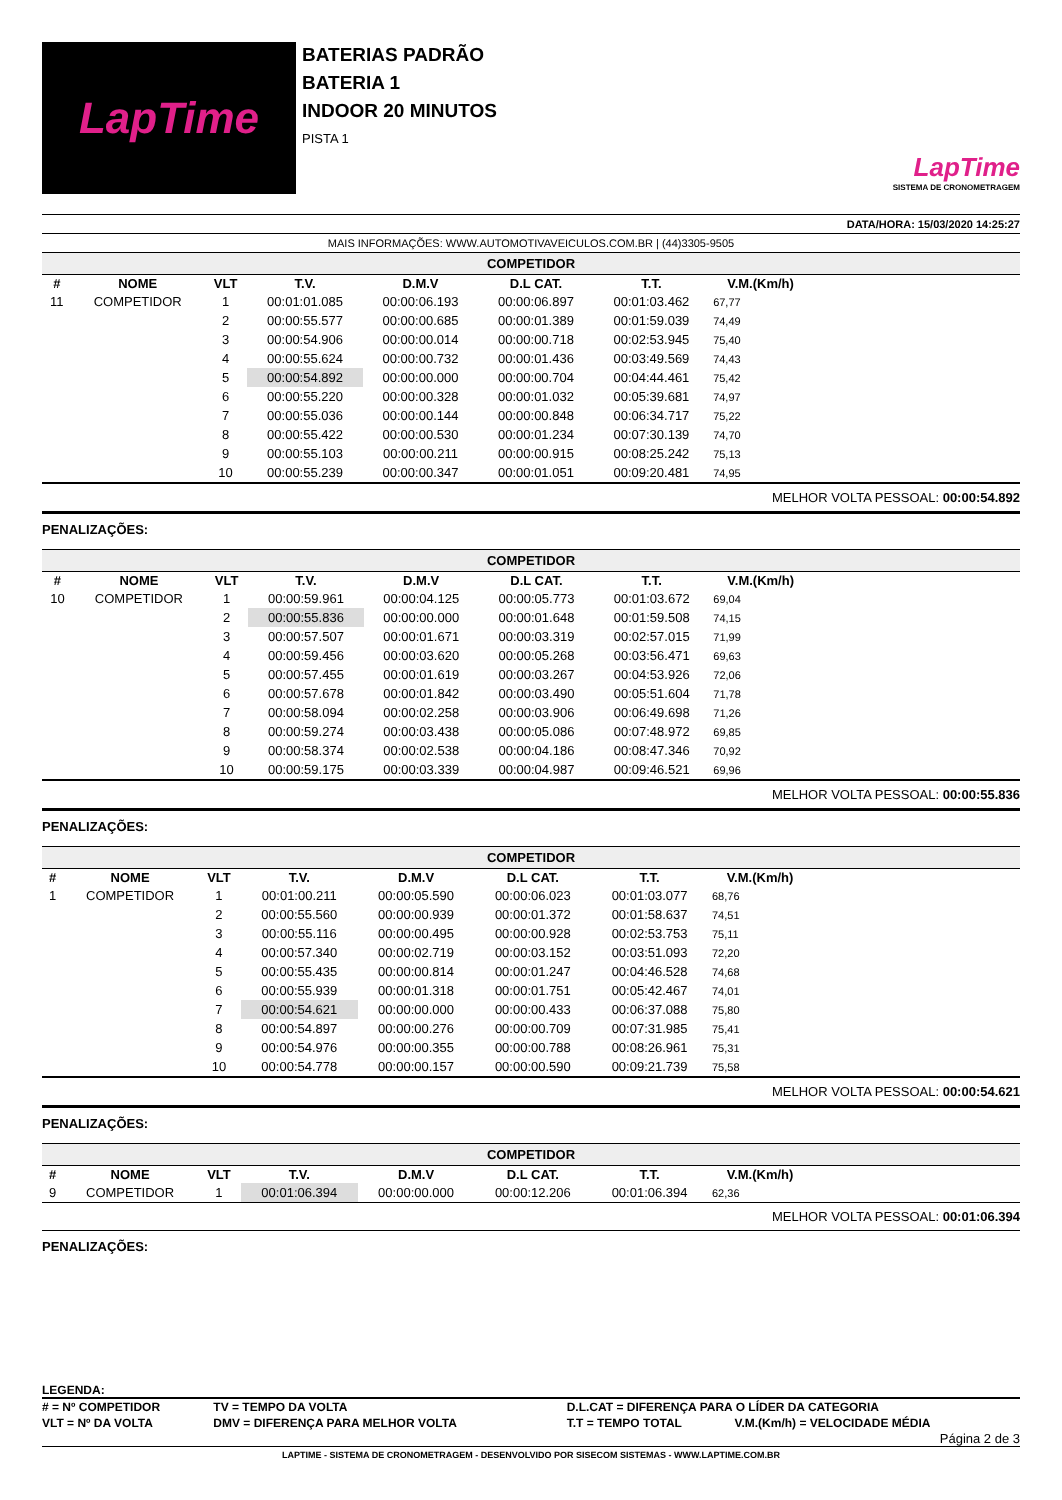LapTime
BATERIAS PADRÃO
BATERIA 1
INDOOR 20 MINUTOS
PISTA 1
LapTime
SISTEMA DE CRONOMETRAGEM
DATA/HORA: 15/03/2020 14:25:27
MAIS INFORMAÇÕES: WWW.AUTOMOTIVAVEICULOS.COM.BR | (44)3305-9505
COMPETIDOR
| # | NOME | VLT | T.V. | D.M.V | D.L CAT. | T.T. | V.M.(Km/h) | |
| --- | --- | --- | --- | --- | --- | --- | --- | --- |
| 11 | COMPETIDOR | 1 | 00:01:01.085 | 00:00:06.193 | 00:00:06.897 | 00:01:03.462 | 67,77 | |
| | | 2 | 00:00:55.577 | 00:00:00.685 | 00:00:01.389 | 00:01:59.039 | 74,49 | |
| | | 3 | 00:00:54.906 | 00:00:00.014 | 00:00:00.718 | 00:02:53.945 | 75,40 | |
| | | 4 | 00:00:55.624 | 00:00:00.732 | 00:00:01.436 | 00:03:49.569 | 74,43 | |
| | | 5 | 00:00:54.892 | 00:00:00.000 | 00:00:00.704 | 00:04:44.461 | 75,42 | |
| | | 6 | 00:00:55.220 | 00:00:00.328 | 00:00:01.032 | 00:05:39.681 | 74,97 | |
| | | 7 | 00:00:55.036 | 00:00:00.144 | 00:00:00.848 | 00:06:34.717 | 75,22 | |
| | | 8 | 00:00:55.422 | 00:00:00.530 | 00:00:01.234 | 00:07:30.139 | 74,70 | |
| | | 9 | 00:00:55.103 | 00:00:00.211 | 00:00:00.915 | 00:08:25.242 | 75,13 | |
| | | 10 | 00:00:55.239 | 00:00:00.347 | 00:00:01.051 | 00:09:20.481 | 74,95 | |
MELHOR VOLTA PESSOAL: 00:00:54.892
PENALIZAÇÕES:
COMPETIDOR
| # | NOME | VLT | T.V. | D.M.V | D.L CAT. | T.T. | V.M.(Km/h) | |
| --- | --- | --- | --- | --- | --- | --- | --- | --- |
| 10 | COMPETIDOR | 1 | 00:00:59.961 | 00:00:04.125 | 00:00:05.773 | 00:01:03.672 | 69,04 | |
| | | 2 | 00:00:55.836 | 00:00:00.000 | 00:00:01.648 | 00:01:59.508 | 74,15 | |
| | | 3 | 00:00:57.507 | 00:00:01.671 | 00:00:03.319 | 00:02:57.015 | 71,99 | |
| | | 4 | 00:00:59.456 | 00:00:03.620 | 00:00:05.268 | 00:03:56.471 | 69,63 | |
| | | 5 | 00:00:57.455 | 00:00:01.619 | 00:00:03.267 | 00:04:53.926 | 72,06 | |
| | | 6 | 00:00:57.678 | 00:00:01.842 | 00:00:03.490 | 00:05:51.604 | 71,78 | |
| | | 7 | 00:00:58.094 | 00:00:02.258 | 00:00:03.906 | 00:06:49.698 | 71,26 | |
| | | 8 | 00:00:59.274 | 00:00:03.438 | 00:00:05.086 | 00:07:48.972 | 69,85 | |
| | | 9 | 00:00:58.374 | 00:00:02.538 | 00:00:04.186 | 00:08:47.346 | 70,92 | |
| | | 10 | 00:00:59.175 | 00:00:03.339 | 00:00:04.987 | 00:09:46.521 | 69,96 | |
MELHOR VOLTA PESSOAL: 00:00:55.836
PENALIZAÇÕES:
COMPETIDOR
| # | NOME | VLT | T.V. | D.M.V | D.L CAT. | T.T. | V.M.(Km/h) | |
| --- | --- | --- | --- | --- | --- | --- | --- | --- |
| 1 | COMPETIDOR | 1 | 00:01:00.211 | 00:00:05.590 | 00:00:06.023 | 00:01:03.077 | 68,76 | |
| | | 2 | 00:00:55.560 | 00:00:00.939 | 00:00:01.372 | 00:01:58.637 | 74,51 | |
| | | 3 | 00:00:55.116 | 00:00:00.495 | 00:00:00.928 | 00:02:53.753 | 75,11 | |
| | | 4 | 00:00:57.340 | 00:00:02.719 | 00:00:03.152 | 00:03:51.093 | 72,20 | |
| | | 5 | 00:00:55.435 | 00:00:00.814 | 00:00:01.247 | 00:04:46.528 | 74,68 | |
| | | 6 | 00:00:55.939 | 00:00:01.318 | 00:00:01.751 | 00:05:42.467 | 74,01 | |
| | | 7 | 00:00:54.621 | 00:00:00.000 | 00:00:00.433 | 00:06:37.088 | 75,80 | |
| | | 8 | 00:00:54.897 | 00:00:00.276 | 00:00:00.709 | 00:07:31.985 | 75,41 | |
| | | 9 | 00:00:54.976 | 00:00:00.355 | 00:00:00.788 | 00:08:26.961 | 75,31 | |
| | | 10 | 00:00:54.778 | 00:00:00.157 | 00:00:00.590 | 00:09:21.739 | 75,58 | |
MELHOR VOLTA PESSOAL: 00:00:54.621
PENALIZAÇÕES:
COMPETIDOR
| # | NOME | VLT | T.V. | D.M.V | D.L CAT. | T.T. | V.M.(Km/h) | |
| --- | --- | --- | --- | --- | --- | --- | --- | --- |
| 9 | COMPETIDOR | 1 | 00:01:06.394 | 00:00:00.000 | 00:00:12.206 | 00:01:06.394 | 62,36 | |
MELHOR VOLTA PESSOAL: 00:01:06.394
PENALIZAÇÕES:
LEGENDA:
| # = Nº COMPETIDOR | TV = TEMPO DA VOLTA | D.L.CAT = DIFERENÇA PARA O LÍDER DA CATEGORIA | |
| VLT = Nº DA VOLTA | DMV = DIFERENÇA PARA MELHOR VOLTA | T.T = TEMPO TOTAL | V.M.(Km/h) = VELOCIDADE MÉDIA |
Página 2 de 3
LAPTIME - SISTEMA DE CRONOMETRAGEM - DESENVOLVIDO POR SISECOM SISTEMAS - WWW.LAPTIME.COM.BR